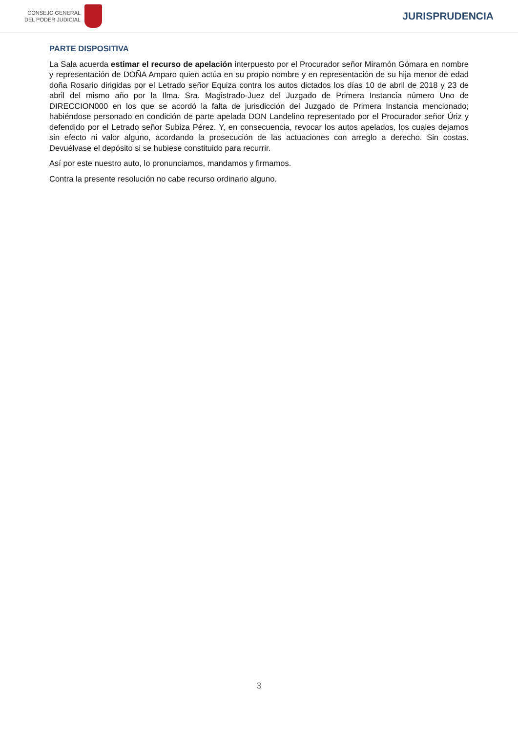CONSEJO GENERAL
DEL PODER JUDICIAL
JURISPRUDENCIA
PARTE DISPOSITIVA
La Sala acuerda estimar el recurso de apelación interpuesto por el Procurador señor Miramón Gómara en nombre y representación de DOÑA Amparo quien actúa en su propio nombre y en representación de su hija menor de edad doña Rosario dirigidas por el Letrado señor Equiza contra los autos dictados los días 10 de abril de 2018 y 23 de abril del mismo año por la Ilma. Sra. Magistrado-Juez del Juzgado de Primera Instancia número Uno de DIRECCION000 en los que se acordó la falta de jurisdicción del Juzgado de Primera Instancia mencionado; habiéndose personado en condición de parte apelada DON Landelino representado por el Procurador señor Úriz y defendido por el Letrado señor Subiza Pérez. Y, en consecuencia, revocar los autos apelados, los cuales dejamos sin efecto ni valor alguno, acordando la prosecución de las actuaciones con arreglo a derecho. Sin costas. Devuélvase el depósito si se hubiese constituido para recurrir.
Así por este nuestro auto, lo pronunciamos, mandamos y firmamos.
Contra la presente resolución no cabe recurso ordinario alguno.
3